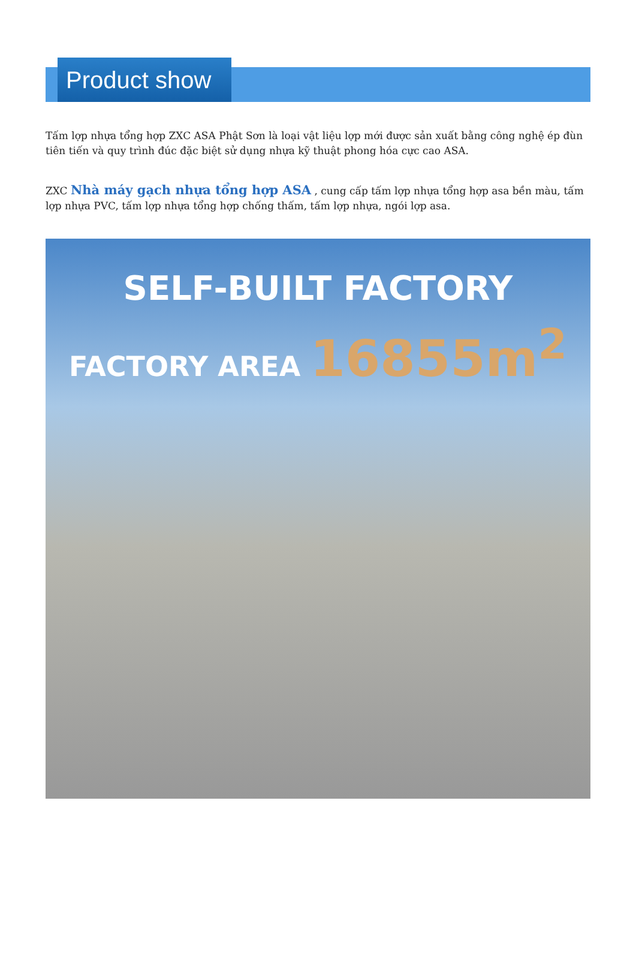Product show
Tấm lợp nhựa tổng hợp ZXC ASA Phật Sơn là loại vật liệu lợp mới được sản xuất bằng công nghệ ép đùn tiên tiến và quy trình đúc đặc biệt sử dụng nhựa kỹ thuật phong hóa cực cao ASA.
ZXC Nhà máy gạch nhựa tổng hợp ASA , cung cấp tấm lợp nhựa tổng hợp asa bền màu, tấm lợp nhựa PVC, tấm lợp nhựa tổng hợp chống thấm, tấm lợp nhựa, ngói lợp asa.
SELF-BUILT FACTORY
FACTORY AREA 16855m<sup>2</sup>